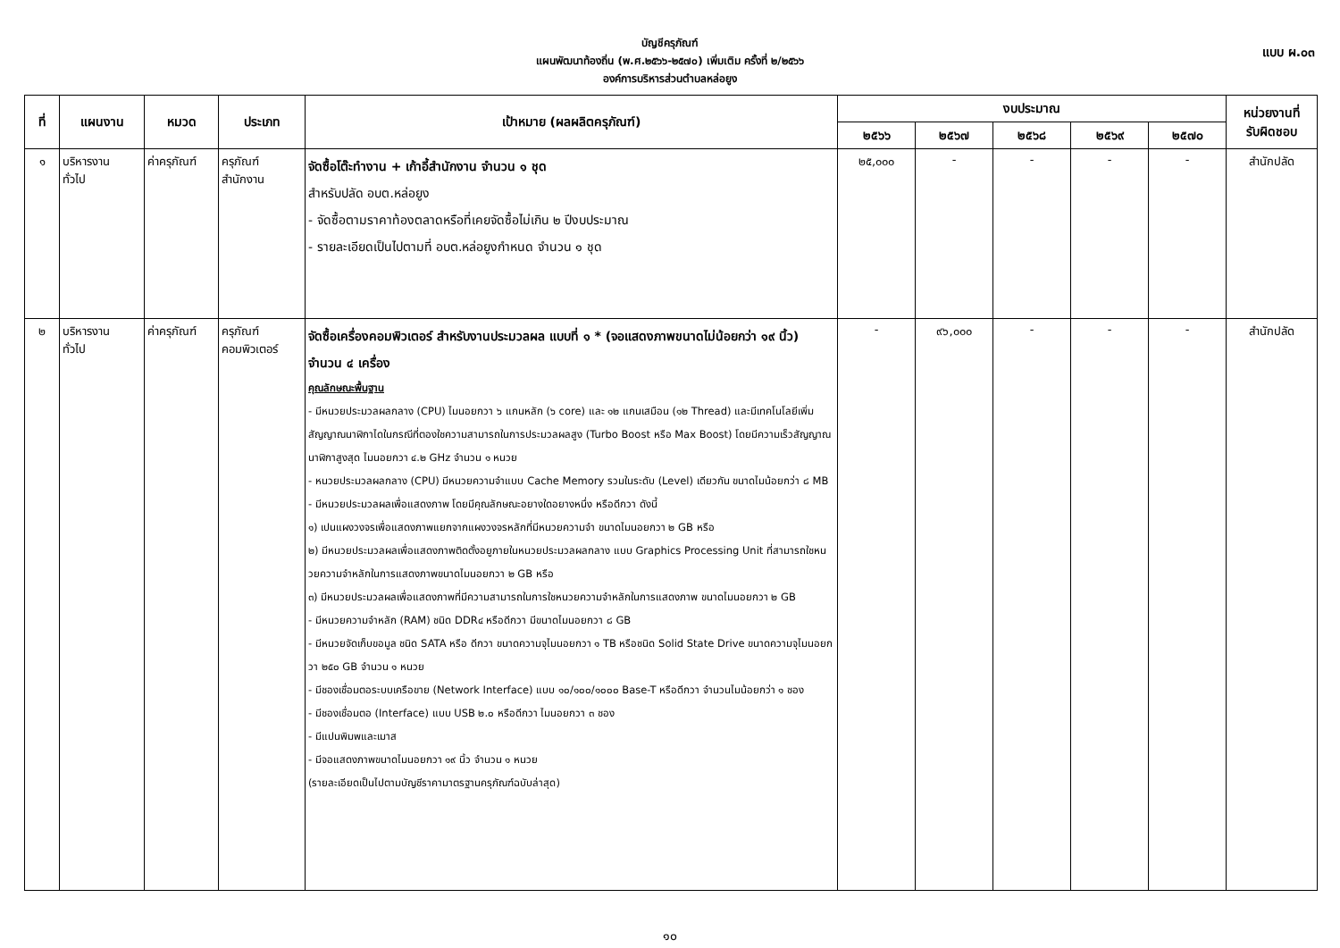บัญชีครุภัณฑ์
แผนพัฒนาท้องถิ่น (พ.ศ.๒๕๖๖-๒๕๗๐) เพิ่มเติม ครั้งที่ ๒/๒๕๖๖
องค์การบริหารส่วนตำบลหล่อยูง
แบบ ผ.๐๓
| ที่ | แผนงาน | หมวด | ประเภท | เป้าหมาย (ผลผลิตครุภัณฑ์) | งบประมาณ | | | | | หน่วยงานที่ รับผิดชอบ |
| --- | --- | --- | --- | --- | --- | --- | --- | --- | --- | --- |
| | | | | | ๒๕๖๖ | ๒๕๖๗ | ๒๕๖๘ | ๒๕๖๙ | ๒๕๗๐ | |
| ๑ | บริหารงาน ทั่วไป | ค่าครุภัณฑ์ | ครุภัณฑ์ สำนักงาน | จัดซื้อโต๊ะทำงาน + เก้าอี้สำนักงาน จำนวน ๑ ชุด สำหรับปลัด อบต.หล่อยูง - จัดซื้อตามราคาท้องตลาดหรือที่เคยจัดซื้อไม่เกิน ๒ ปีงบประมาณ - รายละเอียดเป็นไปตามที่ อบต.หล่อยูงกำหนด จำนวน ๑ ชุด | ๒๕,๐๐๐ | - | - | - | - | สำนักปลัด |
| ๒ | บริหารงาน ทั่วไป | ค่าครุภัณฑ์ | ครุภัณฑ์ คอมพิวเตอร์ | จัดซื้อเครื่องคอมพิวเตอร์ สำหรับงานประมวลผล แบบที่ ๑ * (จอแสดงภาพขนาดไม่น้อยกว่า ๑๙ นิ้ว) จำนวน ๔ เครื่อง คุณลักษณะพื้นฐาน - มีหนวยประมวลผลกลาง (CPU) ไมนอยกวา ๖ แกนหลัก (๖ core) และ ๑๒ แกนเสมือน (๑๒ Thread) และมีเทคโนโลยีเพิ่มสัญญาณนาฬิกาไดในกรณีที่ตองใชความสามารถในการประมวลผลสูง (Turbo Boost หรือ Max Boost) โดยมีความเร็วสัญญาณนาฬิกาสูงสุด ไมนอยกวา ๔.๒ GHz จำนวน ๑ หนวย - หนวยประมวลผลกลาง (CPU) มีหนวยความจำแบบ Cache Memory รวมในระดับ (Level) เดียวกัน ขนาดไมน้อยกว่า ๘ MB - มีหนวยประมวลผลเพื่อแสดงภาพ โดยมีคุณลักษณะอยางใดอยางหนึ่ง หรือดีกวา ดังนี้ ๑) เปนแผงวงจรเพื่อแสดงภาพแยกจากแผงวงจรหลักที่มีหนวยความจำ ขนาดไมนอยกวา ๒ GB หรือ ๒) มีหนวยประมวลผลเพื่อแสดงภาพติดตั้งอยูภายในหนวยประมวลผลกลาง แบบ Graphics Processing Unit ที่สามารถใชหนวยความจำหลักในการแสดงภาพขนาดไมนอยกวา ๒ GB หรือ ๓) มีหนวยประมวลผลเพื่อแสดงภาพที่มีความสามารถในการใชหนวยความจำหลักในการแสดงภาพ ขนาดไมนอยกวา ๒ GB - มีหนวยความจำหลัก (RAM) ชนิด DDR๔ หรือดีกวา มีขนาดไมนอยกวา ๘ GB - มีหนวยจัดเก็บขอมูล ชนิด SATA หรือ ดีกวา ขนาดความจุไมนอยกวา ๑ TB หรือชนิด Solid State Drive ขนาดความจุไมนอยกวา ๒๕๐ GB จำนวน ๑ หนวย - มีชองเชื่อมตอระบบเครือขาย (Network Interface) แบบ ๑๐/๑๐๐/๑๐๐๐ Base-T หรือดีกวา จำนวนไมน้อยกว่า ๑ ชอง - มีชองเชื่อมตอ (Interface) แบบ USB ๒.๐ หรือดีกวา ไมนอยกวา ๓ ชอง - มีแปนพิมพและเมาส - มีจอแสดงภาพขนาดไมนอยกวา ๑๙ นิ้ว จำนวน ๑ หนวย (รายละเอียดเป็นไปตามบัญชีราคามาตรฐานครุภัณฑ์ฉบับล่าสุด) | - | ๙๖,๐๐๐ | - | - | - | สำนักปลัด |
๑๐